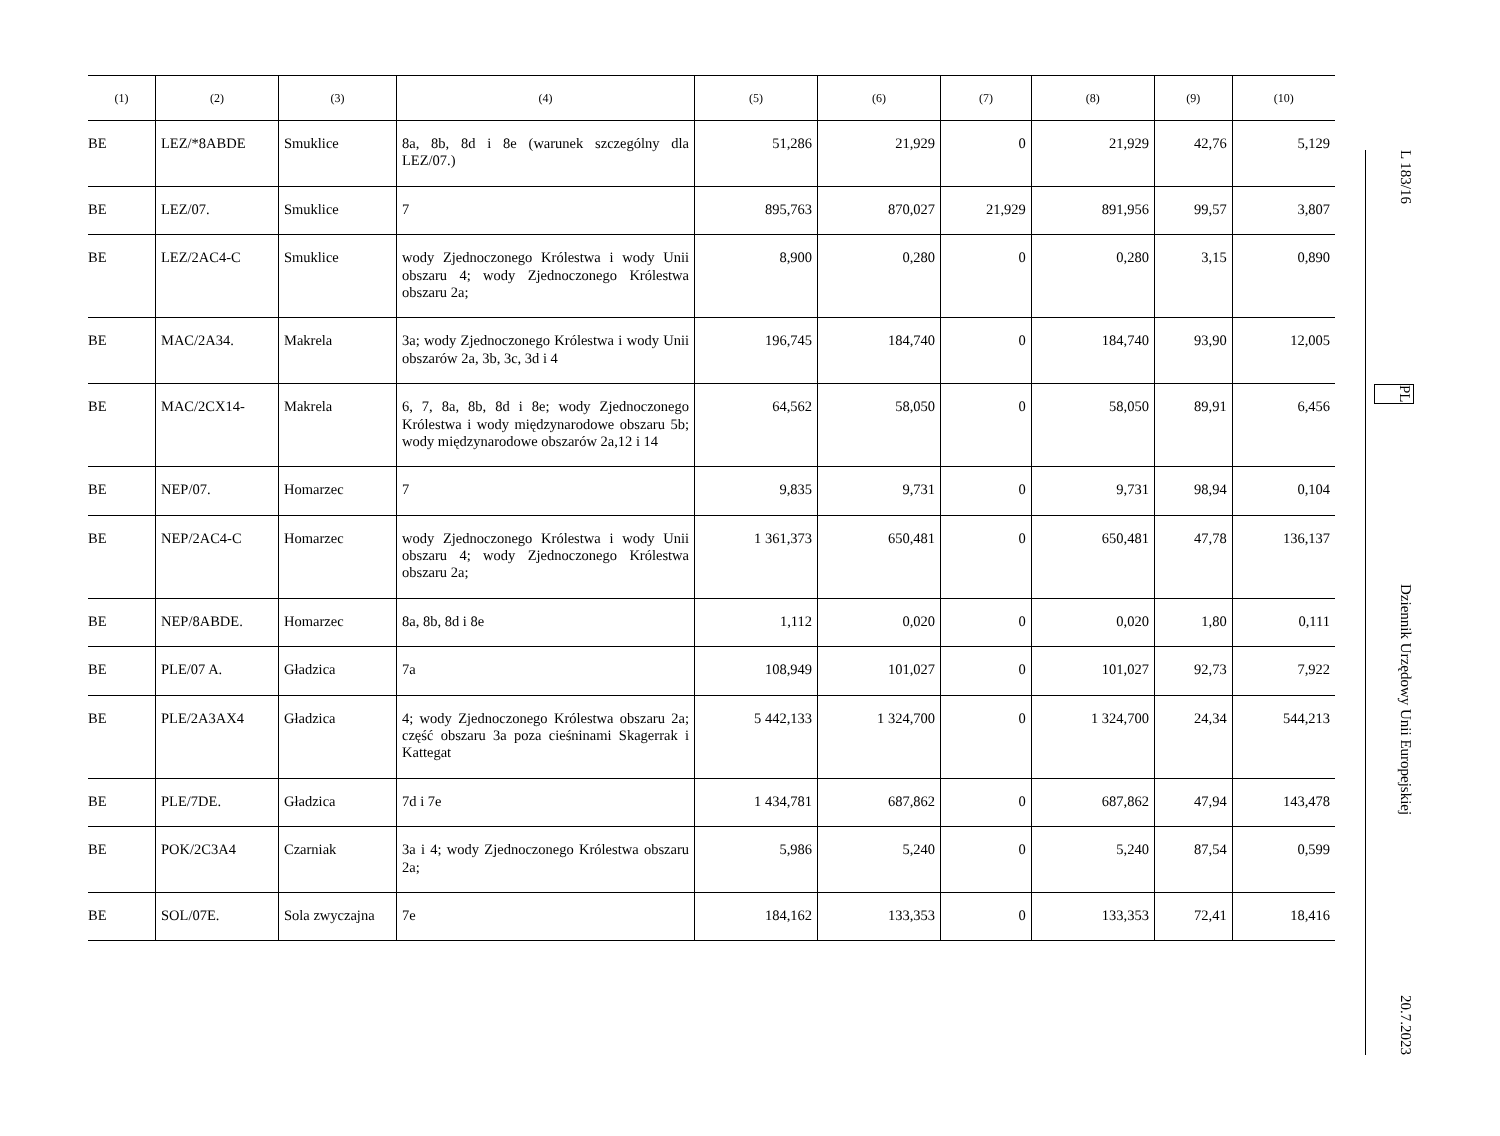| (1) | (2) | (3) | (4) | (5) | (6) | (7) | (8) | (9) | (10) |
| --- | --- | --- | --- | --- | --- | --- | --- | --- | --- |
| BE | LEZ/*8ABDE | Smuklice | 8a, 8b, 8d i 8e (warunek szczególny dla LEZ/07.) | 51,286 | 21,929 | 0 | 21,929 | 42,76 | 5,129 |
| BE | LEZ/07. | Smuklice | 7 | 895,763 | 870,027 | 21,929 | 891,956 | 99,57 | 3,807 |
| BE | LEZ/2AC4-C | Smuklice | wody Zjednoczonego Królestwa i wody Unii obszaru 4; wody Zjednoczonego Królestwa obszaru 2a; | 8,900 | 0,280 | 0 | 0,280 | 3,15 | 0,890 |
| BE | MAC/2A34. | Makrela | 3a; wody Zjednoczonego Królestwa i wody Unii obszarów 2a, 3b, 3c, 3d i 4 | 196,745 | 184,740 | 0 | 184,740 | 93,90 | 12,005 |
| BE | MAC/2CX14- | Makrela | 6, 7, 8a, 8b, 8d i 8e; wody Zjednoczonego Królestwa i wody międzynarodowe obszaru 5b; wody międzynarodowe obszarów 2a,12 i 14 | 64,562 | 58,050 | 0 | 58,050 | 89,91 | 6,456 |
| BE | NEP/07. | Homarzec | 7 | 9,835 | 9,731 | 0 | 9,731 | 98,94 | 0,104 |
| BE | NEP/2AC4-C | Homarzec | wody Zjednoczonego Królestwa i wody Unii obszaru 4; wody Zjednoczonego Królestwa obszaru 2a; | 1 361,373 | 650,481 | 0 | 650,481 | 47,78 | 136,137 |
| BE | NEP/8ABDE. | Homarzec | 8a, 8b, 8d i 8e | 1,112 | 0,020 | 0 | 0,020 | 1,80 | 0,111 |
| BE | PLE/07 A. | Gładzica | 7a | 108,949 | 101,027 | 0 | 101,027 | 92,73 | 7,922 |
| BE | PLE/2A3AX4 | Gładzica | 4; wody Zjednoczonego Królestwa obszaru 2a; część obszaru 3a poza cieśninami Skagerrak i Kattegat | 5 442,133 | 1 324,700 | 0 | 1 324,700 | 24,34 | 544,213 |
| BE | PLE/7DE. | Gładzica | 7d i 7e | 1 434,781 | 687,862 | 0 | 687,862 | 47,94 | 143,478 |
| BE | POK/2C3A4 | Czarniak | 3a i 4; wody Zjednoczonego Królestwa obszaru 2a; | 5,986 | 5,240 | 0 | 5,240 | 87,54 | 0,599 |
| BE | SOL/07E. | Sola zwyczajna | 7e | 184,162 | 133,353 | 0 | 133,353 | 72,41 | 18,416 |
L 183/16 PL Dziennik Urzędowy Unii Europejskiej 20.7.2023